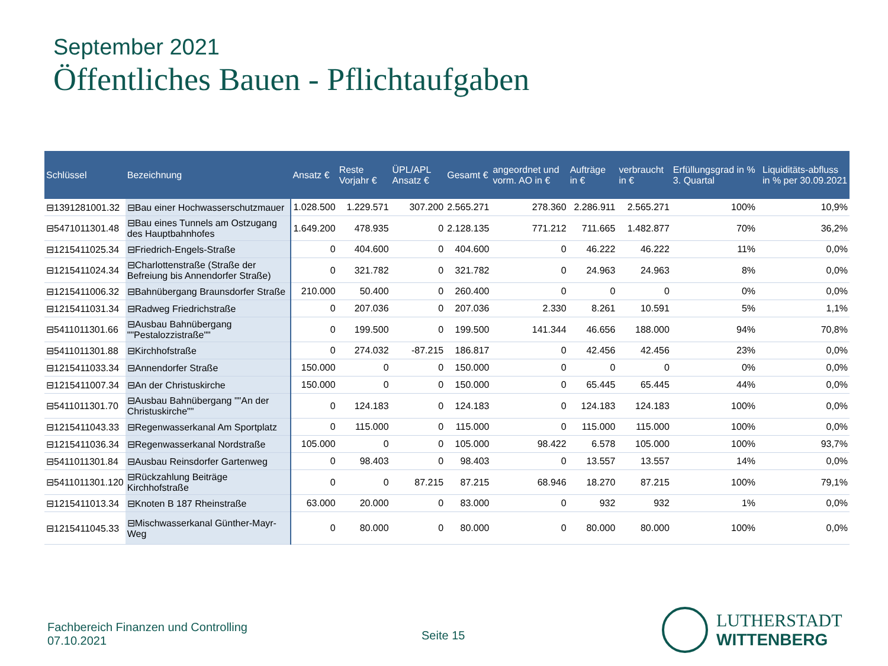September 2021
Öffentliches Bauen - Pflichtaufgaben
| Schlüssel | Bezeichnung | Ansatz € | Reste Vorjahr € | ÜPL/APL Ansatz € | Gesamt € | angeordnet und vorm. AO in € | Aufträge in € | verbraucht in € | Erfüllungsgrad in % 3. Quartal | | Liquiditäts-abfluss in % per 30.09.2021 |
| --- | --- | --- | --- | --- | --- | --- | --- | --- | --- | --- | --- |
| ⊟1391281001.32 | ⊟Bau einer Hochwasserschutzmauer | 1.028.500 | 1.229.571 | 307.200 | 2.565.271 | 278.360 | 2.286.911 | 2.565.271 | 100% | | 10,9% |
| ⊟5471011301.48 | ⊟Bau eines Tunnels am Ostzugang des Hauptbahnhofes | 1.649.200 | 478.935 | 0 | 2.128.135 | 771.212 | 711.665 | 1.482.877 | 70% | | 36,2% |
| ⊟1215411025.34 | ⊟Friedrich-Engels-Straße | 0 | 404.600 | 0 | 404.600 | 0 | 46.222 | 46.222 | 11% | | 0,0% |
| ⊟1215411024.34 | ⊟Charlottenstraße (Straße der Befreiung bis Annendorfer Straße) | 0 | 321.782 | 0 | 321.782 | 0 | 24.963 | 24.963 | 8% | | 0,0% |
| ⊟1215411006.32 | ⊟Bahnübergang Braunsdorfer Straße | 210.000 | 50.400 | 0 | 260.400 | 0 | 0 | 0 | 0% | | 0,0% |
| ⊟1215411031.34 | ⊟Radweg Friedrichstraße | 0 | 207.036 | 0 | 207.036 | 2.330 | 8.261 | 10.591 | 5% | | 1,1% |
| ⊟5411011301.66 | ⊟Ausbau Bahnübergang ""Pestalozzistraße"" | 0 | 199.500 | 0 | 199.500 | 141.344 | 46.656 | 188.000 | 94% | | 70,8% |
| ⊟5411011301.88 | ⊟Kirchhofstraße | 0 | 274.032 | -87.215 | 186.817 | 0 | 42.456 | 42.456 | 23% | | 0,0% |
| ⊟1215411033.34 | ⊟Annendorfer Straße | 150.000 | 0 | 0 | 150.000 | 0 | 0 | 0 | 0% | | 0,0% |
| ⊟1215411007.34 | ⊟An der Christuskirche | 150.000 | 0 | 0 | 150.000 | 0 | 65.445 | 65.445 | 44% | | 0,0% |
| ⊟5411011301.70 | ⊟Ausbau Bahnübergang ""An der Christuskirche"" | 0 | 124.183 | 0 | 124.183 | 0 | 124.183 | 124.183 | 100% | | 0,0% |
| ⊟1215411043.33 | ⊟Regenwasserkanal Am Sportplatz | 0 | 115.000 | 0 | 115.000 | 0 | 115.000 | 115.000 | 100% | | 0,0% |
| ⊟1215411036.34 | ⊟Regenwasserkanal Nordstraße | 105.000 | 0 | 0 | 105.000 | 98.422 | 6.578 | 105.000 | 100% | | 93,7% |
| ⊟5411011301.84 | ⊟Ausbau Reinsdorfer Gartenweg | 0 | 98.403 | 0 | 98.403 | 0 | 13.557 | 13.557 | 14% | | 0,0% |
| ⊟5411011301.120 | ⊟Rückzahlung Beiträge Kirchhofstraße | 0 | 0 | 87.215 | 87.215 | 68.946 | 18.270 | 87.215 | 100% | | 79,1% |
| ⊟1215411013.34 | ⊟Knoten B 187 Rheinstraße | 63.000 | 20.000 | 0 | 83.000 | 0 | 932 | 932 | 1% | | 0,0% |
| ⊟1215411045.33 | ⊟Mischwasserkanal Günther-Mayr-Weg | 0 | 80.000 | 0 | 80.000 | 0 | 80.000 | 80.000 | 100% | | 0,0% |
Fachbereich Finanzen und Controlling
07.10.2021
Seite 15
LUTHERSTADT
WITTENBERG